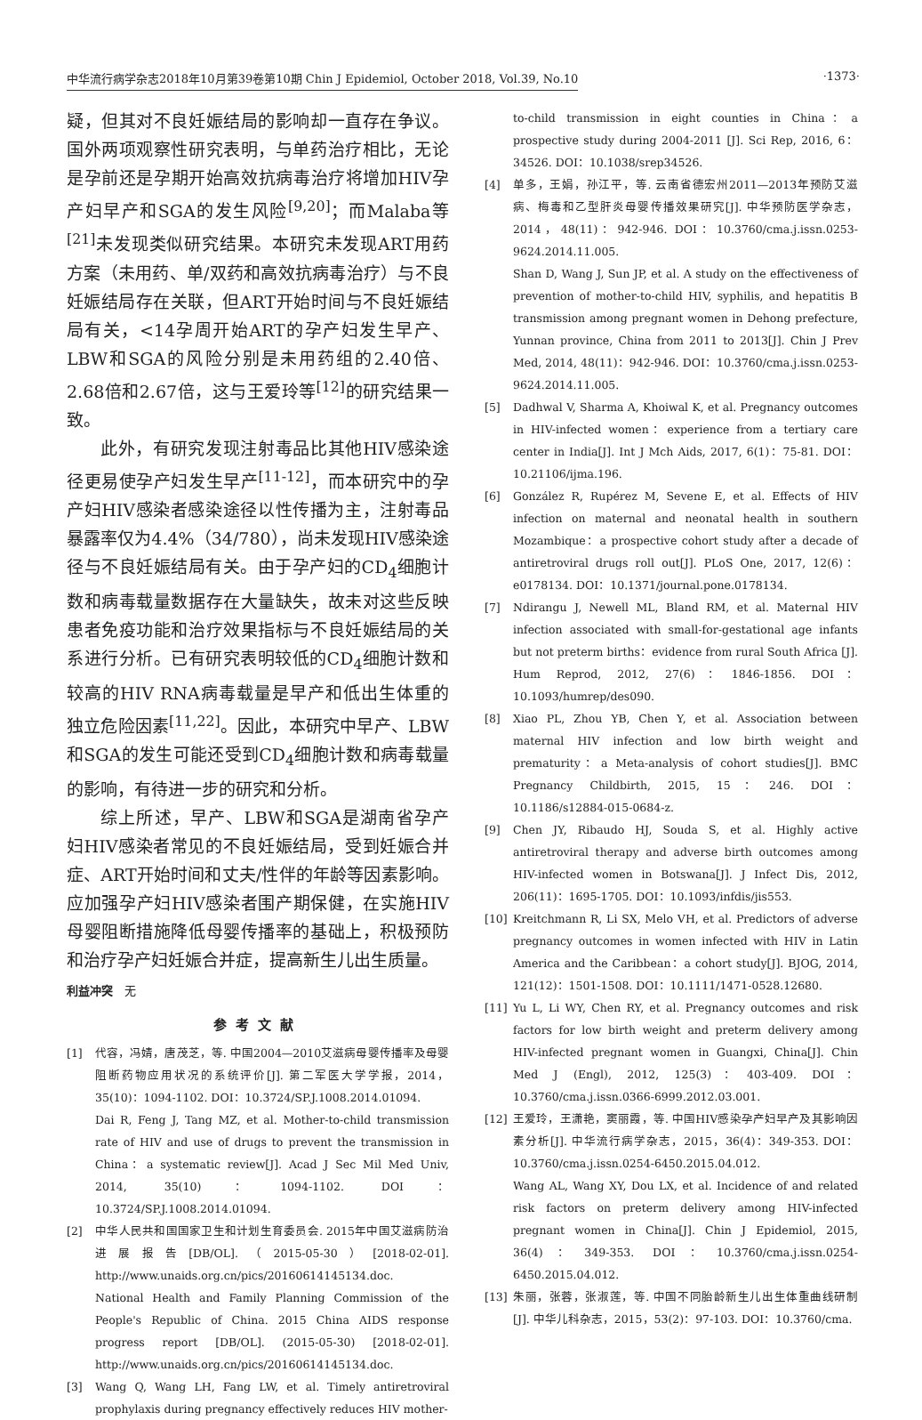中华流行病学杂志2018年10月第39卷第10期 Chin J Epidemiol, October 2018, Vol.39, No.10 ·1373·
疑，但其对不良妊娠结局的影响却一直存在争议。国外两项观察性研究表明，与单药治疗相比，无论是孕前还是孕期开始高效抗病毒治疗将增加HIV孕产妇早产和SGA的发生风险<sup>[9,20]</sup>；而Malaba等<sup>[21]</sup>未发现类似研究结果。本研究未发现ART用药方案（未用药、单/双药和高效抗病毒治疗）与不良妊娠结局存在关联，但ART开始时间与不良妊娠结局有关，<14孕周开始ART的孕产妇发生早产、LBW和SGA的风险分别是未用药组的2.40倍、2.68倍和2.67倍，这与王爱玲等<sup>[12]</sup>的研究结果一致。
此外，有研究发现注射毒品比其他HIV感染途径更易使孕产妇发生早产<sup>[11-12]</sup>，而本研究中的孕产妇HIV感染者感染途径以性传播为主，注射毒品暴露率仅为4.4%（34/780），尚未发现HIV感染途径与不良妊娠结局有关。由于孕产妇的CD<sub>4</sub>细胞计数和病毒载量数据存在大量缺失，故未对这些反映患者免疫功能和治疗效果指标与不良妊娠结局的关系进行分析。已有研究表明较低的CD<sub>4</sub>细胞计数和较高的HIV RNA病毒载量是早产和低出生体重的独立危险因素<sup>[11,22]</sup>。因此，本研究中早产、LBW和SGA的发生可能还受到CD<sub>4</sub>细胞计数和病毒载量的影响，有待进一步的研究和分析。
综上所述，早产、LBW和SGA是湖南省孕产妇HIV感染者常见的不良妊娠结局，受到妊娠合并症、ART开始时间和丈夫/性伴的年龄等因素影响。应加强孕产妇HIV感染者围产期保健，在实施HIV母婴阻断措施降低母婴传播率的基础上，积极预防和治疗孕产妇妊娠合并症，提高新生儿出生质量。
利益冲突　无
参考文献
[1] 代容，冯婧，唐茂芝，等. 中国2004—2010艾滋病母婴传播率及母婴阻断药物应用状况的系统评价[J]. 第二军医大学学报，2014，35(10)：1094-1102. DOI：10.3724/SP.J.1008.2014.01094.
Dai R, Feng J, Tang MZ, et al. Mother-to-child transmission rate of HIV and use of drugs to prevent the transmission in China：a systematic review[J]. Acad J Sec Mil Med Univ, 2014, 35(10)：1094-1102. DOI：10.3724/SP.J.1008.2014.01094.
[2] 中华人民共和国国家卫生和计划生育委员会. 2015年中国艾滋病防治进展报告[DB/OL].（2015-05-30）[2018-02-01]. http://www.unaids.org.cn/pics/20160614145134.doc.
National Health and Family Planning Commission of the People's Republic of China. 2015 China AIDS response progress report [DB/OL]. (2015-05-30) [2018-02-01]. http://www.unaids.org.cn/pics/20160614145134.doc.
[3] Wang Q, Wang LH, Fang LW, et al. Timely antiretroviral prophylaxis during pregnancy effectively reduces HIV mother-
to-child transmission in eight counties in China：a prospective study during 2004-2011 [J]. Sci Rep, 2016, 6：34526. DOI：10.1038/srep34526.
[4] 单多，王娟，孙江平，等. 云南省德宏州2011—2013年预防艾滋病、梅毒和乙型肝炎母婴传播效果研究[J]. 中华预防医学杂志，2014，48(11)：942-946. DOI：10.3760/cma.j.issn.0253-9624.2014.11.005.
Shan D, Wang J, Sun JP, et al. A study on the effectiveness of prevention of mother-to-child HIV, syphilis, and hepatitis B transmission among pregnant women in Dehong prefecture, Yunnan province, China from 2011 to 2013[J]. Chin J Prev Med, 2014, 48(11)：942-946. DOI：10.3760/cma.j.issn.0253-9624.2014.11.005.
[5] Dadhwal V, Sharma A, Khoiwal K, et al. Pregnancy outcomes in HIV-infected women：experience from a tertiary care center in India[J]. Int J Mch Aids, 2017, 6(1)：75-81. DOI：10.21106/ijma.196.
[6] González R, Rupérez M, Sevene E, et al. Effects of HIV infection on maternal and neonatal health in southern Mozambique：a prospective cohort study after a decade of antiretroviral drugs roll out[J]. PLoS One, 2017, 12(6)：e0178134. DOI：10.1371/journal.pone.0178134.
[7] Ndirangu J, Newell ML, Bland RM, et al. Maternal HIV infection associated with small-for-gestational age infants but not preterm births：evidence from rural South Africa [J]. Hum Reprod, 2012, 27(6)：1846-1856. DOI：10.1093/humrep/des090.
[8] Xiao PL, Zhou YB, Chen Y, et al. Association between maternal HIV infection and low birth weight and prematurity：a Meta-analysis of cohort studies[J]. BMC Pregnancy Childbirth, 2015, 15：246. DOI：10.1186/s12884-015-0684-z.
[9] Chen JY, Ribaudo HJ, Souda S, et al. Highly active antiretroviral therapy and adverse birth outcomes among HIV-infected women in Botswana[J]. J Infect Dis, 2012, 206(11)：1695-1705. DOI：10.1093/infdis/jis553.
[10] Kreitchmann R, Li SX, Melo VH, et al. Predictors of adverse pregnancy outcomes in women infected with HIV in Latin America and the Caribbean：a cohort study[J]. BJOG, 2014, 121(12)：1501-1508. DOI：10.1111/1471-0528.12680.
[11] Yu L, Li WY, Chen RY, et al. Pregnancy outcomes and risk factors for low birth weight and preterm delivery among HIV-infected pregnant women in Guangxi, China[J]. Chin Med J (Engl), 2012, 125(3)：403-409. DOI：10.3760/cma.j.issn.0366-6999.2012.03.001.
[12] 王爱玲，王潇艳，窦丽霞，等. 中国HIV感染孕产妇早产及其影响因素分析[J]. 中华流行病学杂志，2015，36(4)：349-353. DOI：10.3760/cma.j.issn.0254-6450.2015.04.012.
Wang AL, Wang XY, Dou LX, et al. Incidence of and related risk factors on preterm delivery among HIV-infected pregnant women in China[J]. Chin J Epidemiol, 2015, 36(4)：349-353. DOI：10.3760/cma.j.issn.0254-6450.2015.04.012.
[13] 朱丽，张蓉，张淑莲，等. 中国不同胎龄新生儿出生体重曲线研制[J]. 中华儿科杂志，2015，53(2)：97-103. DOI：10.3760/cma.